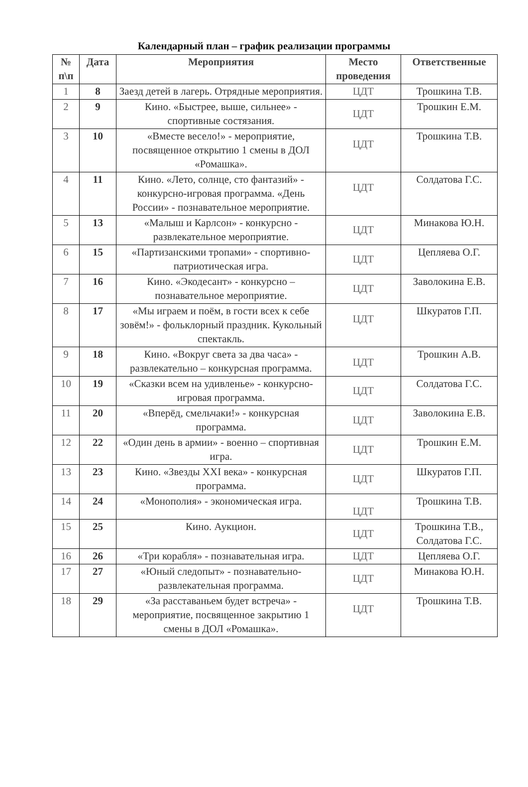Календарный план – график реализации программы
| № п\п | Дата | Мероприятия | Место проведения | Ответственные |
| --- | --- | --- | --- | --- |
| 1 | 8 | Заезд детей в лагерь. Отрядные мероприятия. | ЦДТ | Трошкина Т.В. |
| 2 | 9 | Кино. «Быстрее, выше, сильнее» - спортивные состязания. | ЦДТ | Трошкин Е.М. |
| 3 | 10 | «Вместе весело!» - мероприятие, посвященное открытию 1 смены в ДОЛ «Ромашка». | ЦДТ | Трошкина Т.В. |
| 4 | 11 | Кино. «Лето, солнце, сто фантазий» - конкурсно-игровая программа. «День России» - познавательное мероприятие. | ЦДТ | Солдатова Г.С. |
| 5 | 13 | «Малыш и Карлсон» - конкурсно - развлекательное мероприятие. | ЦДТ | Минакова Ю.Н. |
| 6 | 15 | «Партизанскими тропами» - спортивно-патриотическая игра. | ЦДТ | Цепляева О.Г. |
| 7 | 16 | Кино. «Экодесант» - конкурсно – познавательное мероприятие. | ЦДТ | Заволокина Е.В. |
| 8 | 17 | «Мы играем и поём, в гости всех к себе зовём!» - фольклорный праздник. Кукольный спектакль. | ЦДТ | Шкуратов Г.П. |
| 9 | 18 | Кино. «Вокруг света за два часа» - развлекательно – конкурсная программа. | ЦДТ | Трошкин А.В. |
| 10 | 19 | «Сказки всем на удивленье» - конкурсно-игровая программа. | ЦДТ | Солдатова Г.С. |
| 11 | 20 | «Вперёд, смельчаки!» - конкурсная программа. | ЦДТ | Заволокина Е.В. |
| 12 | 22 | «Один день в армии» - военно – спортивная игра. | ЦДТ | Трошкин Е.М. |
| 13 | 23 | Кино. «Звезды XXI века» - конкурсная программа. | ЦДТ | Шкуратов Г.П. |
| 14 | 24 | «Монополия» - экономическая игра. | ЦДТ | Трошкина Т.В. |
| 15 | 25 | Кино. Аукцион. | ЦДТ | Трошкина Т.В., Солдатова Г.С. |
| 16 | 26 | «Три корабля» - познавательная игра. | ЦДТ | Цепляева О.Г. |
| 17 | 27 | «Юный следопыт» - познавательно-развлекательная программа. | ЦДТ | Минакова Ю.Н. |
| 18 | 29 | «За расставаньем будет встреча» - мероприятие, посвященное закрытию 1 смены в ДОЛ «Ромашка». | ЦДТ | Трошкина Т.В. |